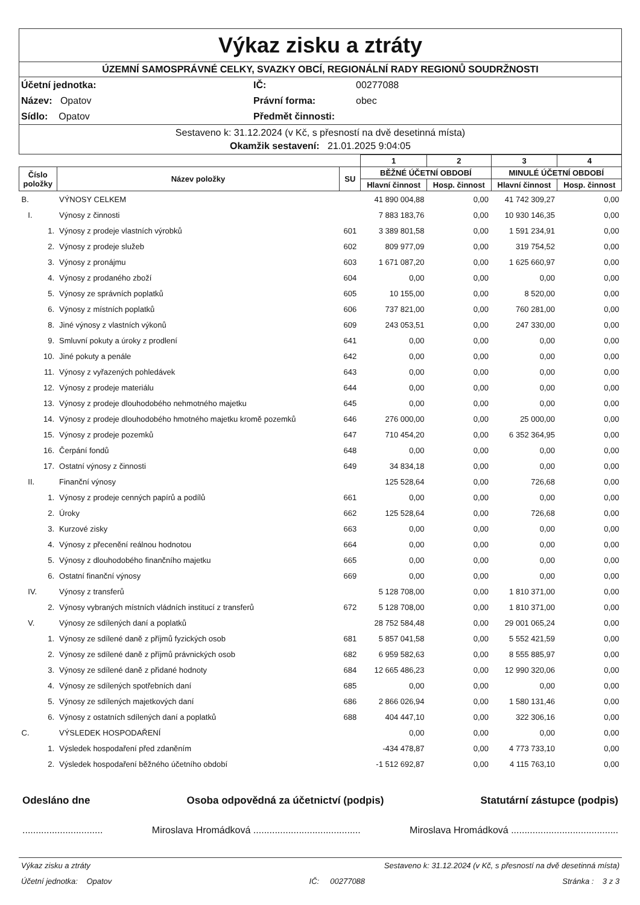Výkaz zisku a ztráty
ÚZEMNÍ SAMOSPRÁVNÉ CELKY, SVAZKY OBCÍ, REGIONÁLNÍ RADY REGIONŮ SOUDRŽNOSTI
Účetní jednotka:
IČ:
00277088
Název: Opatov
Právní forma:
obec
Sídlo: Opatov
Předmět činnosti:
Sestaveno k: 31.12.2024 (v Kč, s přesností na dvě desetinná místa)
Okamžik sestavení: 21.01.2025 9:04:05
| | | | 1 | 2 | 3 | 4 |
| Číslo položky | Název položky | SU | BĚŽNÉ ÚČETNÍ OBDOBÍ | | MINULÉ ÚČETNÍ OBDOBÍ | |
| | | | Hlavní činnost | Hosp. činnost | Hlavní činnost | Hosp. činnost |
| B. | VÝNOSY CELKEM | | 41 890 004,88 | 0,00 | 41 742 309,27 | 0,00 |
| I. | Výnosy z činnosti | | 7 883 183,76 | 0,00 | 10 930 146,35 | 0,00 |
| 1. | Výnosy z prodeje vlastních výrobků | 601 | 3 389 801,58 | 0,00 | 1 591 234,91 | 0,00 |
| 2. | Výnosy z prodeje služeb | 602 | 809 977,09 | 0,00 | 319 754,52 | 0,00 |
| 3. | Výnosy z pronájmu | 603 | 1 671 087,20 | 0,00 | 1 625 660,97 | 0,00 |
| 4. | Výnosy z prodaného zboží | 604 | 0,00 | 0,00 | 0,00 | 0,00 |
| 5. | Výnosy ze správních poplatků | 605 | 10 155,00 | 0,00 | 8 520,00 | 0,00 |
| 6. | Výnosy z místních poplatků | 606 | 737 821,00 | 0,00 | 760 281,00 | 0,00 |
| 8. | Jiné výnosy z vlastních výkonů | 609 | 243 053,51 | 0,00 | 247 330,00 | 0,00 |
| 9. | Smluvní pokuty a úroky z prodlení | 641 | 0,00 | 0,00 | 0,00 | 0,00 |
| 10. | Jiné pokuty a penále | 642 | 0,00 | 0,00 | 0,00 | 0,00 |
| 11. | Výnosy z vyřazených pohledávek | 643 | 0,00 | 0,00 | 0,00 | 0,00 |
| 12. | Výnosy z prodeje materiálu | 644 | 0,00 | 0,00 | 0,00 | 0,00 |
| 13. | Výnosy z prodeje dlouhodobého nehmotného majetku | 645 | 0,00 | 0,00 | 0,00 | 0,00 |
| 14. | Výnosy z prodeje dlouhodobého hmotného majetku kromě pozemků | 646 | 276 000,00 | 0,00 | 25 000,00 | 0,00 |
| 15. | Výnosy z prodeje pozemků | 647 | 710 454,20 | 0,00 | 6 352 364,95 | 0,00 |
| 16. | Čerpání fondů | 648 | 0,00 | 0,00 | 0,00 | 0,00 |
| 17. | Ostatní výnosy z činnosti | 649 | 34 834,18 | 0,00 | 0,00 | 0,00 |
| II. | Finanční výnosy | | 125 528,64 | 0,00 | 726,68 | 0,00 |
| 1. | Výnosy z prodeje cenných papírů a podílů | 661 | 0,00 | 0,00 | 0,00 | 0,00 |
| 2. | Úroky | 662 | 125 528,64 | 0,00 | 726,68 | 0,00 |
| 3. | Kurzové zisky | 663 | 0,00 | 0,00 | 0,00 | 0,00 |
| 4. | Výnosy z přecenění reálnou hodnotou | 664 | 0,00 | 0,00 | 0,00 | 0,00 |
| 5. | Výnosy z dlouhodobého finančního majetku | 665 | 0,00 | 0,00 | 0,00 | 0,00 |
| 6. | Ostatní finanční výnosy | 669 | 0,00 | 0,00 | 0,00 | 0,00 |
| IV. | Výnosy z transferů | | 5 128 708,00 | 0,00 | 1 810 371,00 | 0,00 |
| 2. | Výnosy vybraných místních vládních institucí z transferů | 672 | 5 128 708,00 | 0,00 | 1 810 371,00 | 0,00 |
| V. | Výnosy ze sdílených daní a poplatků | | 28 752 584,48 | 0,00 | 29 001 065,24 | 0,00 |
| 1. | Výnosy ze sdílené daně z příjmů fyzických osob | 681 | 5 857 041,58 | 0,00 | 5 552 421,59 | 0,00 |
| 2. | Výnosy ze sdílené daně z příjmů právnických osob | 682 | 6 959 582,63 | 0,00 | 8 555 885,97 | 0,00 |
| 3. | Výnosy ze sdílené daně z přidané hodnoty | 684 | 12 665 486,23 | 0,00 | 12 990 320,06 | 0,00 |
| 4. | Výnosy ze sdílených spotřebních daní | 685 | 0,00 | 0,00 | 0,00 | 0,00 |
| 5. | Výnosy ze sdílených majetkových daní | 686 | 2 866 026,94 | 0,00 | 1 580 131,46 | 0,00 |
| 6. | Výnosy z ostatních sdílených daní a poplatků | 688 | 404 447,10 | 0,00 | 322 306,16 | 0,00 |
| C. | VÝSLEDEK HOSPODAŘENÍ | | 0,00 | 0,00 | 0,00 | 0,00 |
| 1. | Výsledek hospodaření před zdaněním | | -434 478,87 | 0,00 | 4 773 733,10 | 0,00 |
| 2. | Výsledek hospodaření běžného účetního období | | -1 512 692,87 | 0,00 | 4 115 763,10 | 0,00 |
Odesláno dne Osoba odpovědná za účetnictví (podpis) Statutární zástupce (podpis)
.............................. Miroslava Hromádková ........................................ Miroslava Hromádková ........................................
Výkaz zisku a ztráty Sestaveno k: 31.12.2024 (v Kč, s přesností na dvě desetinná místa)
Účetní jednotka: Opatov IČ: 00277088 Stránka : 3 z 3